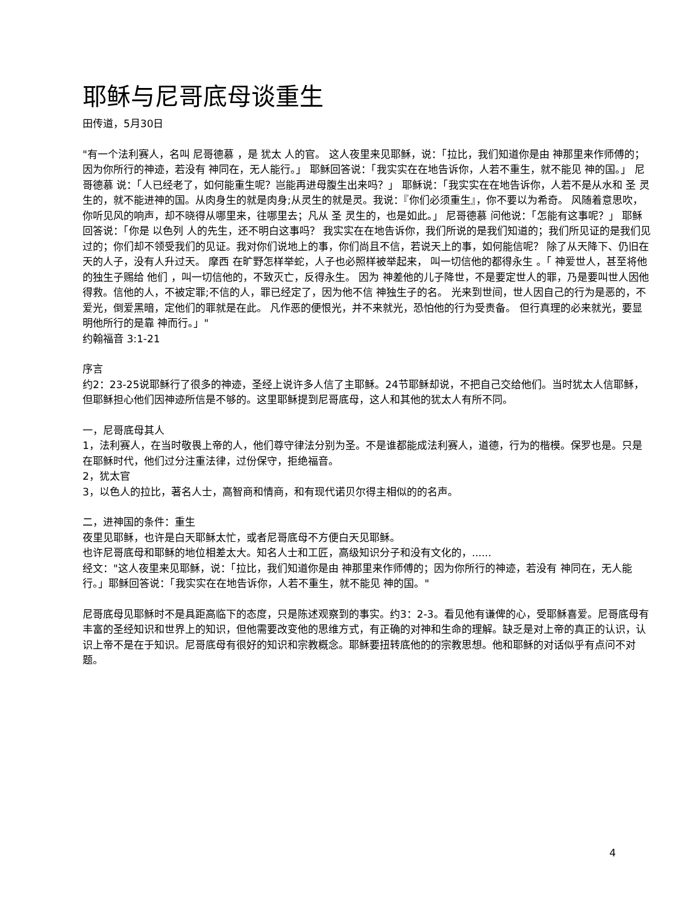耶稣与尼哥底母谈重生
田传道，5月30日
"有一个法利赛人，名叫 尼哥德慕 ，是 犹太 人的官。 这人夜里来见耶稣，说：「拉比，我们知道你是由 神那里来作师傅的；因为你所行的神迹，若没有 神同在，无人能行。」 耶稣回答说：「我实实在在地告诉你，人若不重生，就不能见 神的国。」 尼哥德慕 说：「人已经老了，如何能重生呢？岂能再进母腹生出来吗？」 耶稣说：「我实实在在地告诉你，人若不是从水和 圣 灵生的，就不能进神的国。从肉身生的就是肉身;从灵生的就是灵。我说：『你们必须重生』，你不要以为希奇。 风随着意思吹，你听见风的响声，却不晓得从哪里来，往哪里去；凡从 圣 灵生的，也是如此。」 尼哥德慕 问他说：「怎能有这事呢？」 耶稣回答说：「你是 以色列 人的先生，还不明白这事吗？ 我实实在在地告诉你，我们所说的是我们知道的；我们所见证的是我们见过的；你们却不领受我们的见证。我对你们说地上的事，你们尚且不信，若说天上的事，如何能信呢？ 除了从天降下、仍旧在天的人子，没有人升过天。 摩西 在旷野怎样举蛇，人子也必照样被举起来， 叫一切信他的都得永生 。「 神爱世人，甚至将他的独生子赐给 他们 ，叫一切信他的，不致灭亡，反得永生。 因为 神差他的儿子降世，不是要定世人的罪，乃是要叫世人因他得救。信他的人，不被定罪;不信的人，罪已经定了，因为他不信 神独生子的名。 光来到世间，世人因自己的行为是恶的，不爱光，倒爱黑暗，定他们的罪就是在此。 凡作恶的便恨光，并不来就光，恐怕他的行为受责备。 但行真理的必来就光，要显明他所行的是靠 神而行。」"
约翰福音 3:1-21
序言
约2：23-25说耶稣行了很多的神迹，圣经上说许多人信了主耶稣。24节耶稣却说，不把自己交给他们。当时犹太人信耶稣，但耶稣担心他们因神迹所信是不够的。这里耶稣提到尼哥底母，这人和其他的犹太人有所不同。
一，尼哥底母其人
1，法利赛人，在当时敬畏上帝的人，他们尊守律法分别为圣。不是谁都能成法利赛人，道德，行为的楷模。保罗也是。只是在耶稣时代，他们过分注重法律，过份保守，拒绝福音。
2，犹太官
3，以色人的拉比，著名人士，高智商和情商，和有现代诺贝尔得主相似的的名声。
二，进神国的条件：重生
夜里见耶稣，也许是白天耶稣太忙，或者尼哥底母不方便白天见耶稣。
也许尼哥底母和耶稣的地位相差太大。知名人士和工匠，高级知识分子和没有文化的，......
经文："这人夜里来见耶稣，说：「拉比，我们知道你是由 神那里来作师傅的；因为你所行的神迹，若没有 神同在，无人能行。」耶稣回答说：「我实实在在地告诉你，人若不重生，就不能见 神的国。"
尼哥底母见耶稣时不是具距高临下的态度，只是陈述观察到的事实。约3：2-3。看见他有谦俾的心，受耶稣喜爱。尼哥底母有丰富的圣经知识和世界上的知识，但他需要改变他的思维方式，有正确的对神和生命的理解。缺乏是对上帝的真正的认识，认识上帝不是在于知识。尼哥底母有很好的知识和宗教概念。耶稣要扭转底他的的宗教思想。他和耶稣的对话似乎有点问不对题。
4